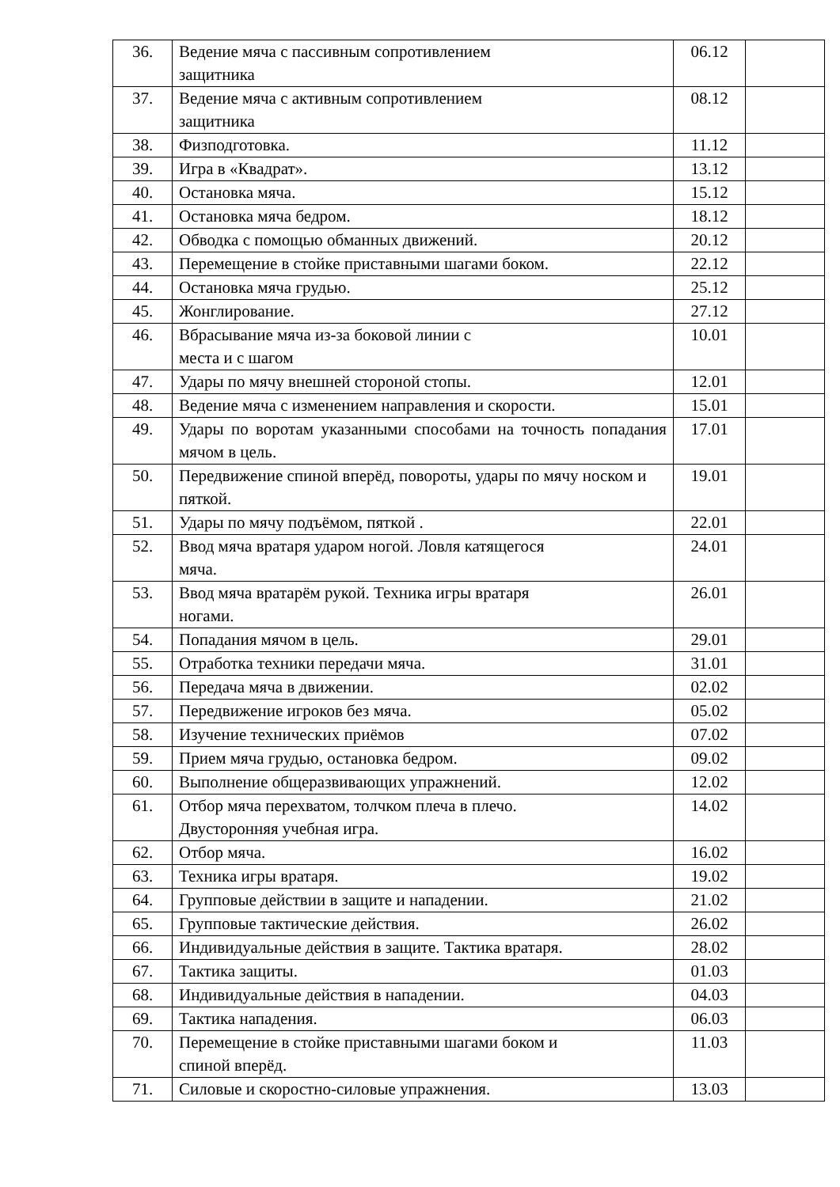| 36. | Ведение мяча с пассивным сопротивлением защитника | 06.12 | |
| 37. | Ведение мяча с активным сопротивлением защитника | 08.12 | |
| 38. | Физподготовка. | 11.12 | |
| 39. | Игра в «Квадрат». | 13.12 | |
| 40. | Остановка мяча. | 15.12 | |
| 41. | Остановка мяча бедром. | 18.12 | |
| 42. | Обводка с помощью обманных движений. | 20.12 | |
| 43. | Перемещение в стойке приставными шагами боком. | 22.12 | |
| 44. | Остановка мяча грудью. | 25.12 | |
| 45. | Жонглирование. | 27.12 | |
| 46. | Вбрасывание мяча из-за боковой линии с места и с шагом | 10.01 | |
| 47. | Удары по мячу внешней стороной стопы. | 12.01 | |
| 48. | Ведение мяча с изменением направления и скорости. | 15.01 | |
| 49. | Удары по воротам указанными способами на точность попадания мячом в цель. | 17.01 | |
| 50. | Передвижение спиной вперёд, повороты, удары по мячу носком и пяткой. | 19.01 | |
| 51. | Удары по мячу подъёмом, пяткой . | 22.01 | |
| 52. | Ввод мяча вратаря ударом ногой. Ловля катящегося мяча. | 24.01 | |
| 53. | Ввод мяча вратарём рукой. Техника игры вратаря ногами. | 26.01 | |
| 54. | Попадания мячом в цель. | 29.01 | |
| 55. | Отработка техники передачи мяча. | 31.01 | |
| 56. | Передача мяча в движении. | 02.02 | |
| 57. | Передвижение игроков без мяча. | 05.02 | |
| 58. | Изучение технических приёмов | 07.02 | |
| 59. | Прием мяча грудью, остановка бедром. | 09.02 | |
| 60. | Выполнение общеразвивающих упражнений. | 12.02 | |
| 61. | Отбор мяча перехватом, толчком плеча в плечо. Двусторонняя учебная игра. | 14.02 | |
| 62. | Отбор мяча. | 16.02 | |
| 63. | Техника игры вратаря. | 19.02 | |
| 64. | Групповые действии в защите и нападении. | 21.02 | |
| 65. | Групповые тактические действия. | 26.02 | |
| 66. | Индивидуальные действия в защите. Тактика вратаря. | 28.02 | |
| 67. | Тактика защиты. | 01.03 | |
| 68. | Индивидуальные действия в нападении. | 04.03 | |
| 69. | Тактика нападения. | 06.03 | |
| 70. | Перемещение в стойке приставными шагами боком и спиной вперёд. | 11.03 | |
| 71. | Силовые и скоростно-силовые упражнения. | 13.03 | |